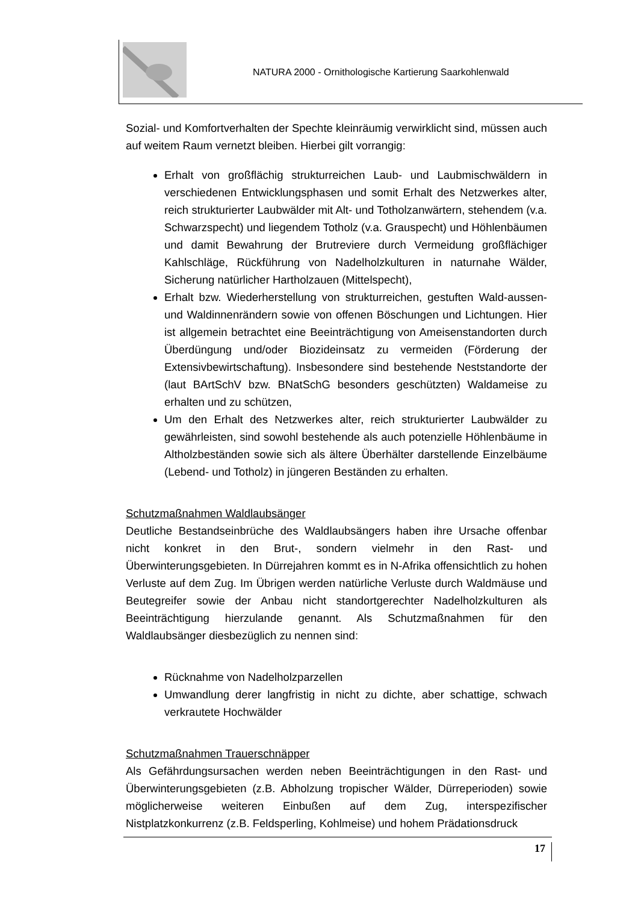NATURA 2000 - Ornithologische Kartierung Saarkohlenwald
Sozial- und Komfortverhalten der Spechte kleinräumig verwirklicht sind, müssen auch auf weitem Raum vernetzt bleiben. Hierbei gilt vorrangig:
Erhalt von großflächig strukturreichen Laub- und Laubmischwäldern in verschiedenen Entwicklungsphasen und somit Erhalt des Netzwerkes alter, reich strukturierter Laubwälder mit Alt- und Totholzanwärtern, stehendem (v.a. Schwarzspecht) und liegendem Totholz (v.a. Grauspecht) und Höhlenbäumen und damit Bewahrung der Brutreviere durch Vermeidung großflächiger Kahlschläge, Rückführung von Nadelholzkulturen in naturnahe Wälder, Sicherung natürlicher Hartholzauen (Mittelspecht),
Erhalt bzw. Wiederherstellung von strukturreichen, gestuften Wald-aussen- und Waldinnenrändern sowie von offenen Böschungen und Lichtungen. Hier ist allgemein betrachtet eine Beeinträchtigung von Ameisenstandorten durch Überdüngung und/oder Biozideinsatz zu vermeiden (Förderung der Extensivbewirtschaftung). Insbesondere sind bestehende Neststandorte der (laut BArtSchV bzw. BNatSchG besonders geschützten) Waldameise zu erhalten und zu schützen,
Um den Erhalt des Netzwerkes alter, reich strukturierter Laubwälder zu gewährleisten, sind sowohl bestehende als auch potenzielle Höhlenbäume in Altholzbeständen sowie sich als ältere Überhälter darstellende Einzelbäume (Lebend- und Totholz) in jüngeren Beständen zu erhalten.
Schutzmaßnahmen Waldlaubsänger
Deutliche Bestandseinbrüche des Waldlaubsängers haben ihre Ursache offenbar nicht konkret in den Brut-, sondern vielmehr in den Rast- und Überwinterungsgebieten. In Dürrejahren kommt es in N-Afrika offensichtlich zu hohen Verluste auf dem Zug. Im Übrigen werden natürliche Verluste durch Waldmäuse und Beutegreifer sowie der Anbau nicht standortgerechter Nadelholzkulturen als Beeinträchtigung hierzulande genannt. Als Schutzmaßnahmen für den Waldlaubsänger diesbezüglich zu nennen sind:
Rücknahme von Nadelholzparzellen
Umwandlung derer langfristig in nicht zu dichte, aber schattige, schwach verkrautete Hochwälder
Schutzmaßnahmen Trauerschnäpper
Als Gefährdungsursachen werden neben Beeinträchtigungen in den Rast- und Überwinterungsgebieten (z.B. Abholzung tropischer Wälder, Dürreperioden) sowie möglicherweise weiteren Einbußen auf dem Zug, interspezifischer Nistplatzkonkurrenz (z.B. Feldsperling, Kohlmeise) und hohem Prädationsdruck
17